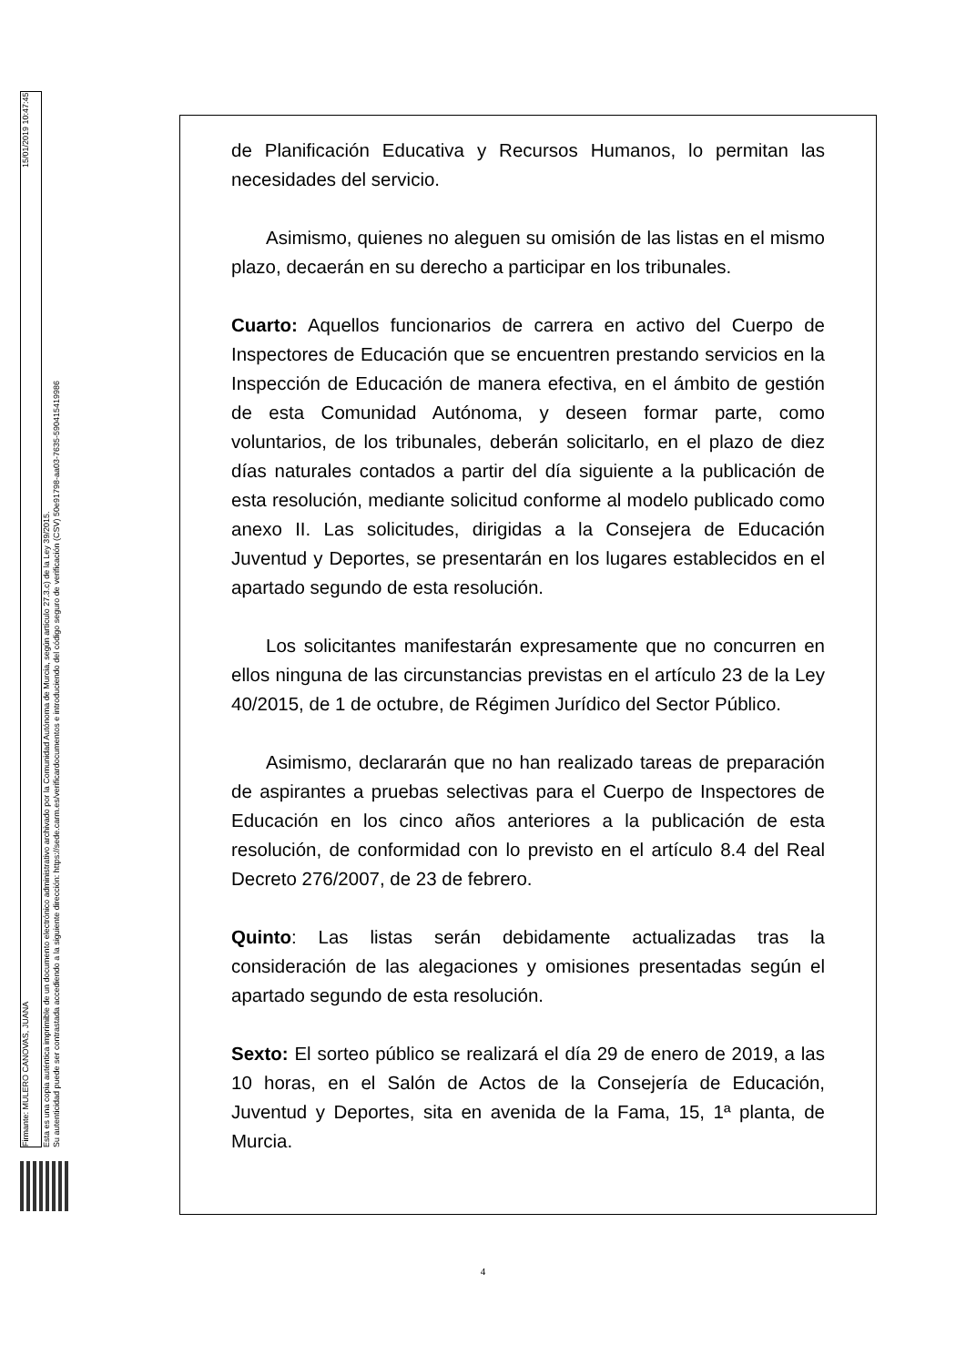Firmante: MULERO CANOVAS, JUANA 15/01/2019 10:47:45
Esta es una copia auténtica imprimible de un documento electrónico administrativo archivado por la Comunidad Autónoma de Murcia, según artículo 27.3.c) de la Ley 39/2015.
Su autenticidad puede ser contrastada accediendo a la siguiente dirección: https://sede.carm.es/verificardocumentos e introduciendo del código seguro de verificación (CSV) 50e91798-aa03-7635-590415419986
de Planificación Educativa y Recursos Humanos, lo permitan las necesidades del servicio.
Asimismo, quienes no aleguen su omisión de las listas en el mismo plazo, decaerán en su derecho a participar en los tribunales.
Cuarto: Aquellos funcionarios de carrera en activo del Cuerpo de Inspectores de Educación que se encuentren prestando servicios en la Inspección de Educación de manera efectiva, en el ámbito de gestión de esta Comunidad Autónoma, y deseen formar parte, como voluntarios, de los tribunales, deberán solicitarlo, en el plazo de diez días naturales contados a partir del día siguiente a la publicación de esta resolución, mediante solicitud conforme al modelo publicado como anexo II. Las solicitudes, dirigidas a la Consejera de Educación Juventud y Deportes, se presentarán en los lugares establecidos en el apartado segundo de esta resolución.
Los solicitantes manifestarán expresamente que no concurren en ellos ninguna de las circunstancias previstas en el artículo 23 de la Ley 40/2015, de 1 de octubre, de Régimen Jurídico del Sector Público.
Asimismo, declararán que no han realizado tareas de preparación de aspirantes a pruebas selectivas para el Cuerpo de Inspectores de Educación en los cinco años anteriores a la publicación de esta resolución, de conformidad con lo previsto en el artículo 8.4 del Real Decreto 276/2007, de 23 de febrero.
Quinto: Las listas serán debidamente actualizadas tras la consideración de las alegaciones y omisiones presentadas según el apartado segundo de esta resolución.
Sexto: El sorteo público se realizará el día 29 de enero de 2019, a las 10 horas, en el Salón de Actos de la Consejería de Educación, Juventud y Deportes, sita en avenida de la Fama, 15, 1ª planta, de Murcia.
4